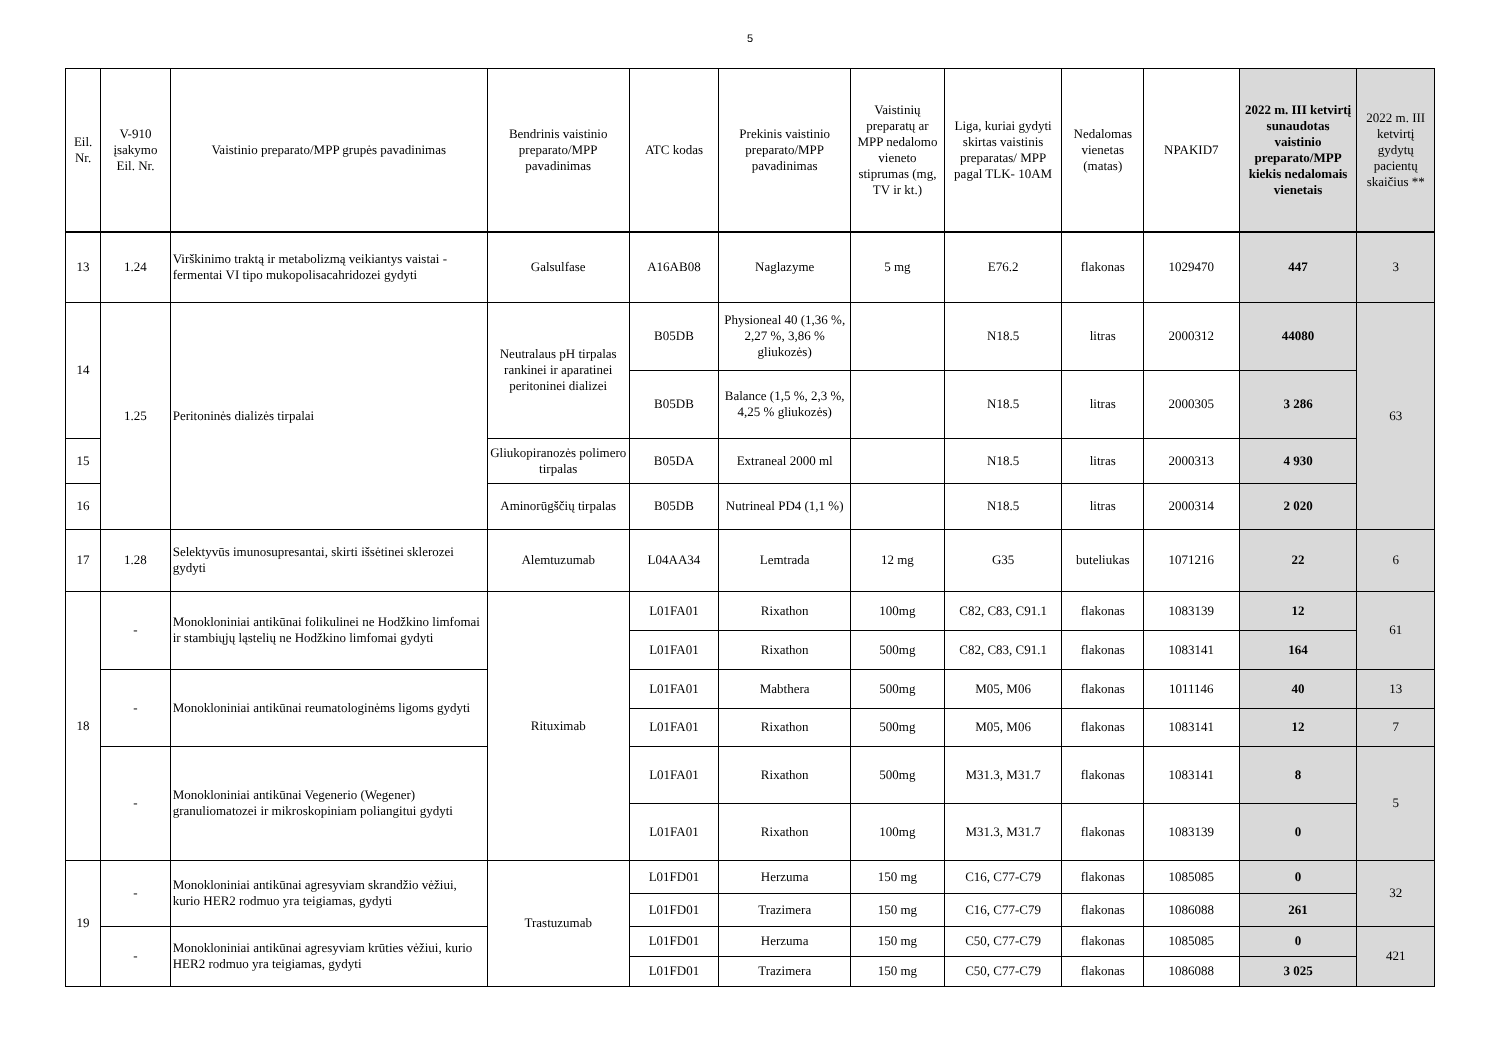5
| Eil. Nr. | V-910 įsakymo Eil. Nr. | Vaistinio preparato/MPP grupės pavadinimas | Bendrinis vaistinio preparato/MPP pavadinimas | ATC kodas | Prekinis vaistinio preparato/MPP pavadinimas | Vaistinių preparatų ar MPP nedalomo vieneto stiprumas (mg, TV ir kt.) | Liga, kuriai gydyti skirtas vaistinis preparatas/ MPP pagal TLK- 10AM | Nedalomas vienetas (matas) | NPAKID7 | 2022 m. III ketvirtį sunaudotas vaistinio preparato/MPP kiekis nedalomais vienetais | 2022 m. III ketvirtį gydytų pacientų skaičius ** |
| --- | --- | --- | --- | --- | --- | --- | --- | --- | --- | --- | --- |
| 13 | 1.24 | Virškinimo traktą ir metabolizmą veikiantys vaistai - fermentai VI tipo mukopolisacahridozei gydyti | Galsulfase | A16AB08 | Naglazyme | 5 mg | E76.2 | flakonas | 1029470 | 447 | 3 |
| 14 | 1.25 | Peritoninės dializės tirpalai | Neutralaus pH tirpalas rankinei ir aparatinei peritoninei dializei | B05DB | Physioneal 40 (1,36 %, 2,27 %, 3,86 % gliukozės) | | N18.5 | litras | 2000312 | 44080 | 63 |
| | | | | B05DB | Balance (1,5 %, 2,3 %, 4,25 % gliukozės) | | N18.5 | litras | 2000305 | 3 286 | |
| 15 | | | Gliukopiranozės polimero tirpalas | B05DA | Extraneal 2000 ml | | N18.5 | litras | 2000313 | 4 930 | |
| 16 | | | Aminorūgščių tirpalas | B05DB | Nutrineal PD4 (1,1 %) | | N18.5 | litras | 2000314 | 2 020 | |
| 17 | 1.28 | Selektyvūs imunosupresantai, skirti išsėtinei sklerozei gydyti | Alemtuzumab | L04AA34 | Lemtrada | 12 mg | G35 | buteliukas | 1071216 | 22 | 6 |
| 18 | - | Monokloniniai antikūnai folikulinei ne Hodžkino limfomai ir stambiųjų ląstelių ne Hodžkino limfomai gydyti | Rituximab | L01FA01 | Rixathon | 100mg | C82, C83, C91.1 | flakonas | 1083139 | 12 | 61 |
| | | | | L01FA01 | Rixathon | 500mg | C82, C83, C91.1 | flakonas | 1083141 | 164 | |
| | - | Monokloniniai antikūnai reumatologinėms ligoms gydyti | | L01FA01 | Mabthera | 500mg | M05, M06 | flakonas | 1011146 | 40 | 13 |
| | | | | L01FA01 | Rixathon | 500mg | M05, M06 | flakonas | 1083141 | 12 | 7 |
| | - | Monokloniniai antikūnai Vegenerio (Wegener) granuliomatozei ir mikroskopiniam poliangitui gydyti | | L01FA01 | Rixathon | 500mg | M31.3, M31.7 | flakonas | 1083141 | 8 | 5 |
| | | | | L01FA01 | Rixathon | 100mg | M31.3, M31.7 | flakonas | 1083139 | 0 | |
| 19 | - | Monokloniniai antikūnai agresyviam skrandžio vėžiui, kurio HER2 rodmuo yra teigiamas, gydyti | Trastuzumab | L01FD01 | Herzuma | 150 mg | C16, C77-C79 | flakonas | 1085085 | 0 | 32 |
| | | | | L01FD01 | Trazimera | 150 mg | C16, C77-C79 | flakonas | 1086088 | 261 | |
| | - | Monokloniniai antikūnai agresyviam krūties vėžiui, kurio HER2 rodmuo yra teigiamas, gydyti | | L01FD01 | Herzuma | 150 mg | C50, C77-C79 | flakonas | 1085085 | 0 | 421 |
| | | | | L01FD01 | Trazimera | 150 mg | C50, C77-C79 | flakonas | 1086088 | 3 025 | |